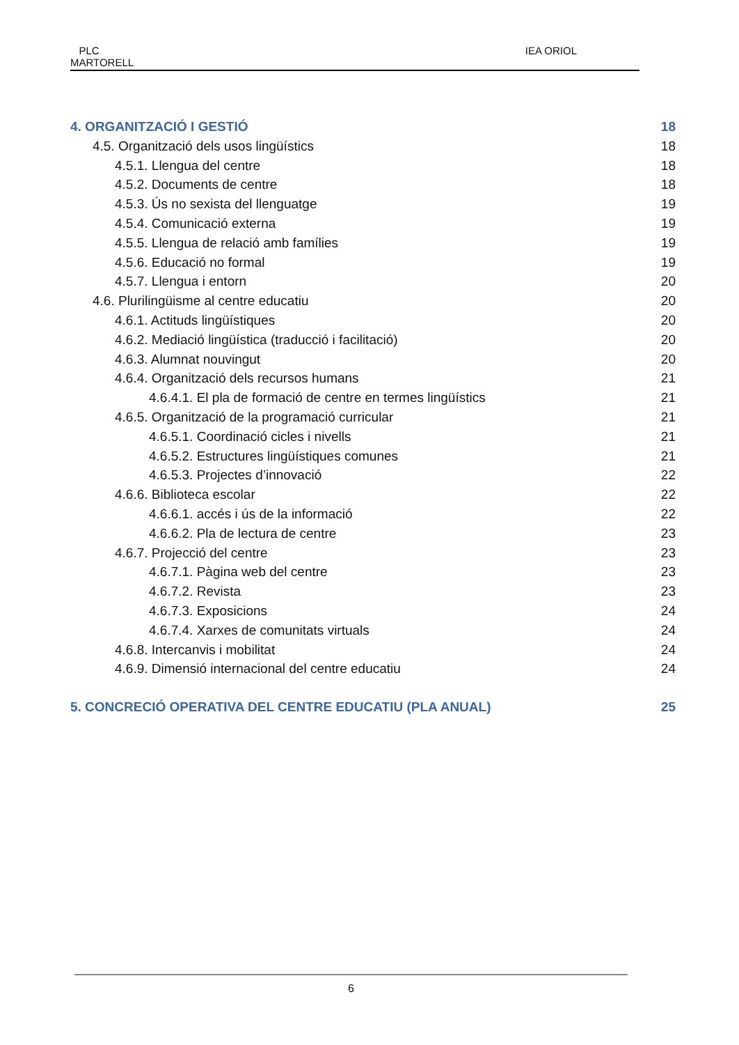PLC
MARTORELL
IEA ORIOL
4. ORGANITZACIÓ I GESTIÓ 18
4.5. Organització dels usos lingüístics 18
4.5.1. Llengua del centre 18
4.5.2. Documents de centre 18
4.5.3. Ús no sexista del llenguatge 19
4.5.4. Comunicació externa 19
4.5.5. Llengua de relació amb famílies 19
4.5.6. Educació no formal 19
4.5.7. Llengua i entorn 20
4.6. Plurilingüisme al centre educatiu 20
4.6.1. Actituds lingüístiques 20
4.6.2. Mediació lingüística (traducció i facilitació) 20
4.6.3. Alumnat nouvingut 20
4.6.4. Organització dels recursos humans 21
4.6.4.1. El pla de formació de centre en termes lingüístics 21
4.6.5. Organització de la programació curricular 21
4.6.5.1. Coordinació cicles i nivells 21
4.6.5.2. Estructures lingüístiques comunes 21
4.6.5.3. Projectes d’innovació 22
4.6.6. Biblioteca escolar 22
4.6.6.1. accés i ús de la informació 22
4.6.6.2. Pla de lectura de centre 23
4.6.7. Projecció del centre 23
4.6.7.1. Pàgina web del centre 23
4.6.7.2. Revista 23
4.6.7.3. Exposicions 24
4.6.7.4. Xarxes de comunitats virtuals 24
4.6.8. Intercanvis i mobilitat 24
4.6.9. Dimensió internacional del centre educatiu 24
5. CONCRECIÓ OPERATIVA DEL CENTRE EDUCATIU (PLA ANUAL) 25
6